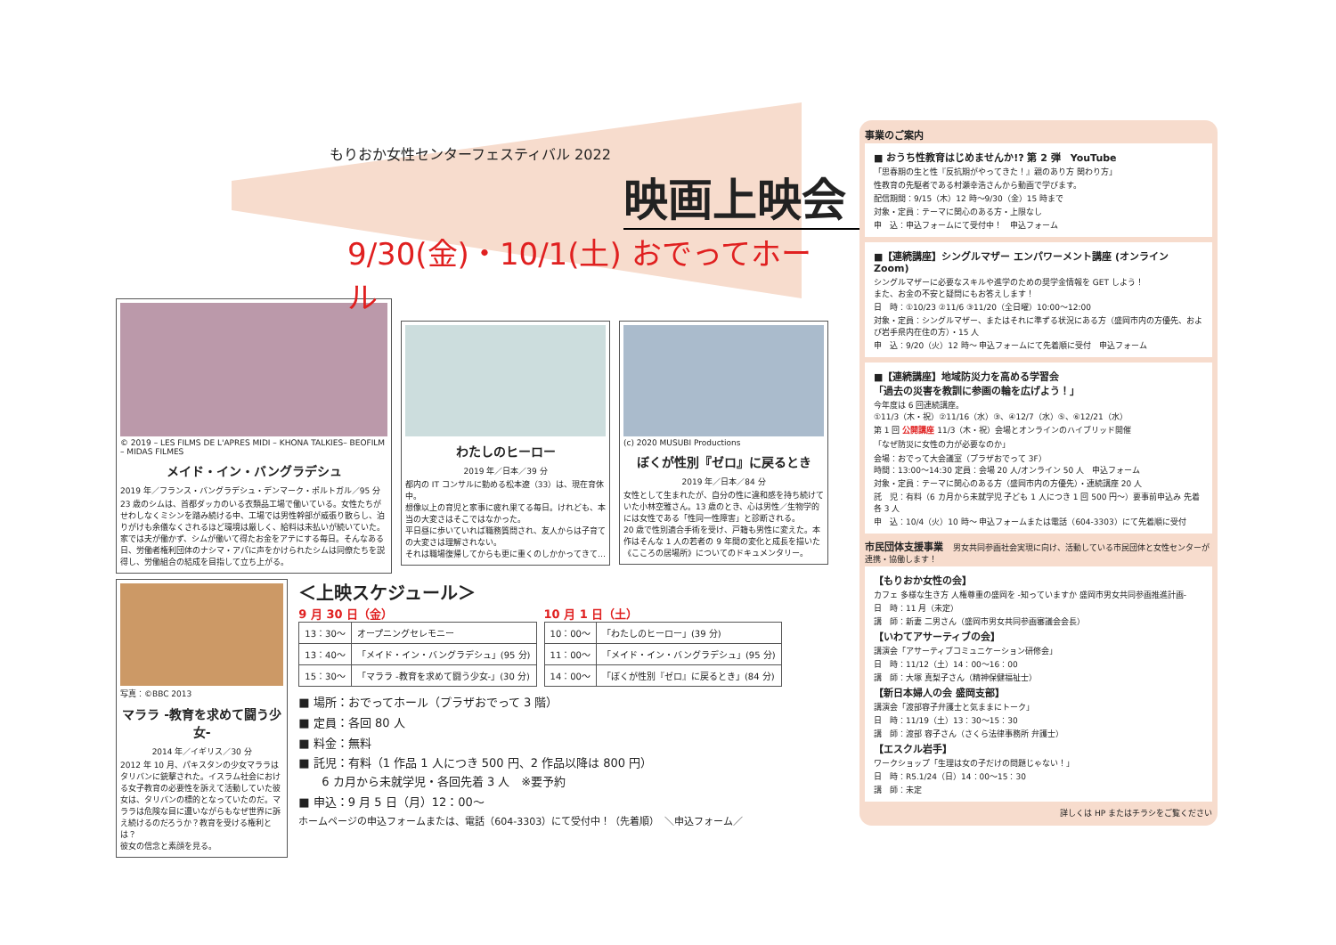もりおか女性センターフェスティバル 2022
映画上映会
9/30(金)・10/1(土) おでってホール
© 2019 – LES FILMS DE L'APRES MIDI – KHONA TALKIES– BEOFILM – MIDAS FILMES
メイド・イン・バングラデシュ
2019 年／フランス・バングラデシュ・デンマーク・ポルトガル／95 分
23 歳のシムは、首都ダッカのいる衣類品工場で働いている。女性たちがせわしなくミシンを踏み続ける中、工場では男性幹部が威張り散らし、泊りがけも余儀なくされるほど環境は厳しく、給料は未払いが続いていた。家では夫が働かず、シムが働いて得たお金をアテにする毎日。そんなある日、労働者権利団体のナシマ・アパに声をかけられたシムは同僚たちを説得し、労働組合の結成を目指して立ち上がる。
わたしのヒーロー
2019 年／日本／39 分
都内の IT コンサルに勤める松本遼（33）は、現在育休中。
想像以上の育児と家事に疲れ果てる毎日。けれども、本当の大変さはそこではなかった。
平日昼に歩いていれば職務質問され、友人からは子育ての大変さは理解されない。
それは職場復帰してからも更に重くのしかかってきて…
(c) 2020 MUSUBI Productions
ぼくが性別『ゼロ』に戻るとき
2019 年／日本／84 分
女性として生まれたが、自分の性に違和感を持ち続けていた小林空雅さん。13 歳のとき、心は男性／生物学的には女性である「性同一性障害」と診断される。
20 歳で性別適合手術を受け、戸籍も男性に変えた。本作はそんな 1 人の若者の 9 年間の変化と成長を描いた《こころの居場所》についてのドキュメンタリー。
写真：©BBC 2013
マララ -教育を求めて闘う少女-
2014 年／イギリス／30 分
2012 年 10 月、パキスタンの少女マララはタリバンに銃撃された。イスラム社会における女子教育の必要性を訴えて活動していた彼女は、タリバンの標的となっていたのだ。マララは危険な目に遭いながらもなぜ世界に訴え続けるのだろうか？教育を受ける権利とは？
彼女の信念と素顔を見る。
＜上映スケジュール＞
9 月 30 日（金）
| 13：30～ | オープニングセレモニー |
| 13：40～ | 「メイド・イン・バングラデシュ」(95 分) |
| 15：30～ | 「マララ -教育を求めて闘う少女-」(30 分) |
10 月 1 日（土）
| 10：00～ | 「わたしのヒーロー」(39 分) |
| 11：00～ | 「メイド・イン・バングラデシュ」(95 分) |
| 14：00～ | 「ぼくが性別『ゼロ』に戻るとき」(84 分) |
■ 場所：おでってホール（プラザおでって 3 階）
■ 定員：各回 80 人
■ 料金：無料
■ 託児：有料（1 作品 1 人につき 500 円、2 作品以降は 800 円）
　　6 カ月から未就学児・各回先着 3 人　※要予約
■ 申込：9 月 5 日（月）12：00～
ホームページの申込フォームまたは、電話（604-3303）にて受付中！（先着順）　＼申込フォーム／
事業のご案内
■ おうち性教育はじめませんか!? 第 2 弾　YouTube
「思春期の生と性『反抗期がやってきた！』親のあり方 関わり方」
性教育の先駆者である村瀬幸浩さんから動画で学びます。
配信期間：9/15（木）12 時～9/30（金）15 時まで
対象・定員：テーマに関心のある方・上限なし
申　込：申込フォームにて受付中！　申込フォーム
■【連続講座】シングルマザー エンパワーメント講座 (オンライン Zoom)
シングルマザーに必要なスキルや進学のための奨学金情報を GET しよう！
また、お金の不安と疑問にもお答えします！
日　時：①10/23 ②11/6 ③11/20（全日曜）10:00～12:00
対象・定員：シングルマザー、またはそれに準ずる状況にある方（盛岡市内の方優先、および岩手県内在住の方）・15 人
申　込：9/20（火）12 時～ 申込フォームにて先着順に受付　申込フォーム
■【連続講座】地域防災力を高める学習会
「過去の災害を教訓に参画の輪を広げよう！」
今年度は 6 回連続講座。
①11/3（木・祝）②11/16（水）③、④12/7（水）⑤、⑥12/21（水）
第 1 回 公開講座 11/3（木・祝）会場とオンラインのハイブリッド開催
「なぜ防災に女性の力が必要なのか」
会場：おでって大会議室（プラザおでって 3F）
時間：13:00～14:30 定員：会場 20 人/オンライン 50 人　申込フォーム
対象・定員：テーマに関心のある方（盛岡市内の方優先）・連続講座 20 人
託　児：有料（6 カ月から未就学児 子ども 1 人につき 1 回 500 円～）要事前申込み 先着各 3 人
申　込：10/4（火）10 時～ 申込フォームまたは電話（604-3303）にて先着順に受付
市民団体支援事業　男女共同参画社会実現に向け、活動している市民団体と女性センターが連携・協働します！
【もりおか女性の会】
カフェ 多様な生き方 人権尊重の盛岡を -知っていますか 盛岡市男女共同参画推進計画-
日　時：11 月（未定）
講　師：新妻 二男さん（盛岡市男女共同参画審議会会長）
【いわてアサーティブの会】
講演会「アサーティブコミュニケーション研修会」
日　時：11/12（土）14：00～16：00
講　師：大塚 真梨子さん（精神保健福祉士）
【新日本婦人の会 盛岡支部】
講演会「渡部容子弁護士と気ままにトーク」
日　時：11/19（土）13：30～15：30
講　師：渡部 容子さん（さくら法律事務所 弁護士）
【エスクル岩手】
ワークショップ「生理は女の子だけの問題じゃない！」
日　時：R5.1/24（日）14：00～15：30
講　師：未定
詳しくは HP またはチラシをご覧ください